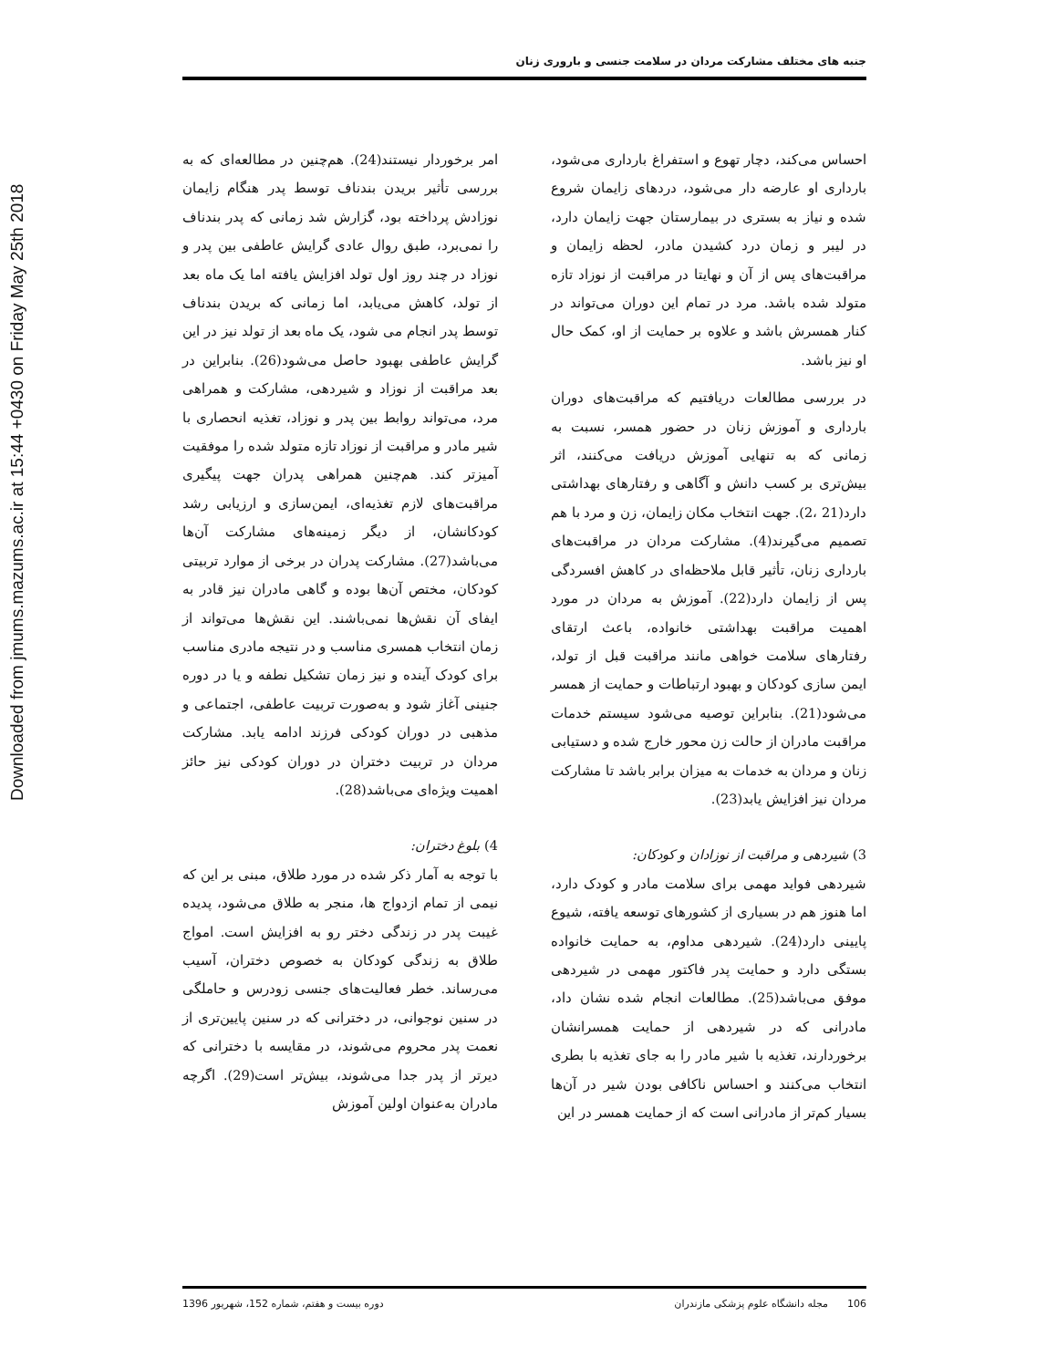Downloaded from jmums.mazums.ac.ir at 15:44 +0430 on Friday May 25th 2018
جنبه های مختلف مشارکت مردان در سلامت جنسی و باروری زنان
احساس می‌کند، دچار تهوع و استفراغ بارداری می‌شود، بارداری او عارضه دار می‌شود، دردهای زایمان شروع شده و نیاز به بستری در بیمارستان جهت زایمان دارد، در لیبر و زمان درد کشیدن مادر، لحظه زایمان و مراقبت‌های پس از آن و نهایتا در مراقبت از نوزاد تازه متولد شده باشد. مرد در تمام این دوران می‌تواند در کنار همسرش باشد و علاوه بر حمایت از او، کمک حال او نیز باشد.
در بررسی مطالعات دریافتیم که مراقبت‌های دوران بارداری و آموزش زنان در حضور همسر، نسبت به زمانی که به تنهایی آموزش دریافت می‌کنند، اثر بیش‌تری بر کسب دانش و آگاهی و رفتارهای بهداشتی دارد(21 ،2). جهت انتخاب مکان زایمان، زن و مرد با هم تصمیم می‌گیرند(4). مشارکت مردان در مراقبت‌های بارداری زنان، تأثیر قابل ملاحظه‌ای در کاهش افسردگی پس از زایمان دارد(22). آموزش به مردان در مورد اهمیت مراقبت بهداشتی خانواده، باعث ارتقای رفتارهای سلامت خواهی مانند مراقبت قبل از تولد، ایمن سازی کودکان و بهبود ارتباطات و حمایت از همسر می‌شود(21). بنابراین توصیه می‌شود سیستم خدمات مراقبت مادران از حالت زن محور خارج شده و دستیابی زنان و مردان به خدمات به میزان برابر باشد تا مشارکت مردان نیز افزایش یابد(23).
3) شیردهی و مراقبت از نوزادان و کودکان:
شیردهی فواید مهمی برای سلامت مادر و کودک دارد، اما هنوز هم در بسیاری از کشورهای توسعه یافته، شیوع پایینی دارد(24). شیردهی مداوم، به حمایت خانواده بستگی دارد و حمایت پدر فاکتور مهمی در شیردهی موفق می‌باشد(25). مطالعات انجام شده نشان داد، مادرانی که در شیردهی از حمایت همسرانشان برخوردارند، تغذیه با شیر مادر را به جای تغذیه با بطری انتخاب می‌کنند و احساس ناکافی بودن شیر در آن‌ها بسیار کم‌تر از مادرانی است که از حمایت همسر در این
امر برخوردار نیستند(24). هم‌چنین در مطالعه‌ای که به بررسی تأثیر بریدن بندناف توسط پدر هنگام زایمان نوزادش پرداخته بود، گزارش شد زمانی که پدر بندناف را نمی‌برد، طبق روال عادی گرایش عاطفی بین پدر و نوزاد در چند روز اول تولد افزایش یافته اما یک ماه بعد از تولد، کاهش می‌یابد، اما زمانی که بریدن بندناف توسط پدر انجام می شود، یک ماه بعد از تولد نیز در این گرایش عاطفی بهبود حاصل می‌شود(26). بنابراین در بعد مراقبت از نوزاد و شیردهی، مشارکت و همراهی مرد، می‌تواند روابط بین پدر و نوزاد، تغذیه انحصاری با شیر مادر و مراقبت از نوزاد تازه متولد شده را موفقیت آمیزتر کند. هم‌چنین همراهی پدران جهت پیگیری مراقبت‌های لازم تغذیه‌ای، ایمن‌سازی و ارزیابی رشد کودکانشان، از دیگر زمینه‌های مشارکت آن‌ها می‌باشد(27). مشارکت پدران در برخی از موارد تربیتی کودکان، مختص آن‌ها بوده و گاهی مادران نیز قادر به ایفای آن نقش‌ها نمی‌باشند. این نقش‌ها می‌تواند از زمان انتخاب همسری مناسب و در نتیجه مادری مناسب برای کودک آینده و نیز زمان تشکیل نطفه و یا در دوره جنینی آغاز شود و به‌صورت تربیت عاطفی، اجتماعی و مذهبی در دوران کودکی فرزند ادامه یابد. مشارکت مردان در تربیت دختران در دوران کودکی نیز حائز اهمیت ویژه‌ای می‌باشد(28).
4) بلوغ دختران:
با توجه به آمار ذکر شده در مورد طلاق، مبنی بر این که نیمی از تمام ازدواج ها، منجر به طلاق می‌شود، پدیده غیبت پدر در زندگی دختر رو به افزایش است. امواج طلاق به زندگی کودکان به خصوص دختران، آسیب می‌رساند. خطر فعالیت‌های جنسی زودرس و حاملگی در سنین نوجوانی، در دخترانی که در سنین پایین‌تری از نعمت پدر محروم می‌شوند، در مقایسه با دخترانی که دیرتر از پدر جدا می‌شوند، بیش‌تر است(29). اگرچه مادران به‌عنوان اولین آموزش
106 مجله دانشگاه علوم پزشکی مازندران دوره بیست و هفتم، شماره 152، شهریور 1396